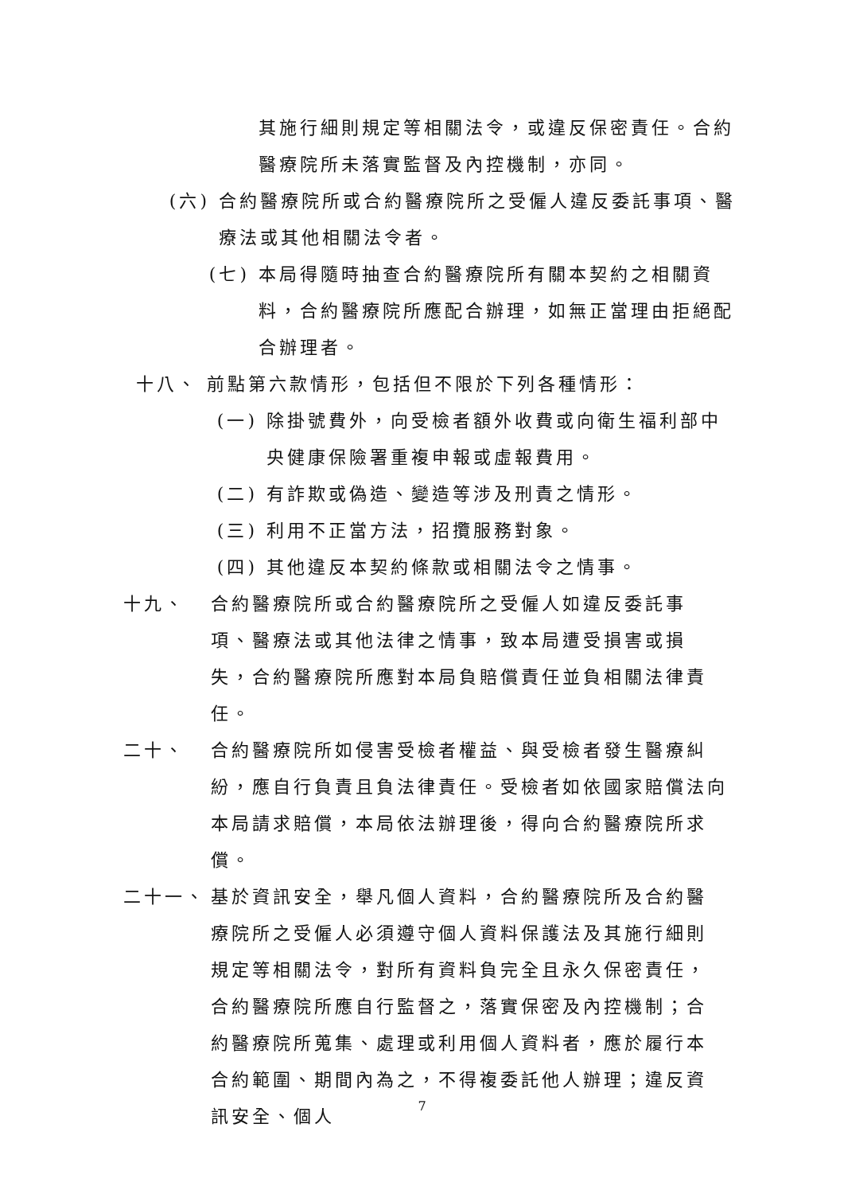其施行細則規定等相關法令，或違反保密責任。合約醫療院所未落實監督及內控機制，亦同。
(六) 合約醫療院所或合約醫療院所之受僱人違反委託事項、醫療法或其他相關法令者。
(七) 本局得隨時抽查合約醫療院所有關本契約之相關資料，合約醫療院所應配合辦理，如無正當理由拒絕配合辦理者。
十八、 前點第六款情形，包括但不限於下列各種情形：
(一) 除掛號費外，向受檢者額外收費或向衛生福利部中央健康保險署重複申報或虛報費用。
(二) 有詐欺或偽造、變造等涉及刑責之情形。
(三) 利用不正當方法，招攬服務對象。
(四) 其他違反本契約條款或相關法令之情事。
十九、 合約醫療院所或合約醫療院所之受僱人如違反委託事項、醫療法或其他法律之情事，致本局遭受損害或損失，合約醫療院所應對本局負賠償責任並負相關法律責任。
二十、 合約醫療院所如侵害受檢者權益、與受檢者發生醫療糾紛，應自行負責且負法律責任。受檢者如依國家賠償法向本局請求賠償，本局依法辦理後，得向合約醫療院所求償。
二十一、 基於資訊安全，舉凡個人資料，合約醫療院所及合約醫療院所之受僱人必須遵守個人資料保護法及其施行細則規定等相關法令，對所有資料負完全且永久保密責任，合約醫療院所應自行監督之，落實保密及內控機制；合約醫療院所蒐集、處理或利用個人資料者，應於履行本合約範圍、期間內為之，不得複委託他人辦理；違反資訊安全、個人
7